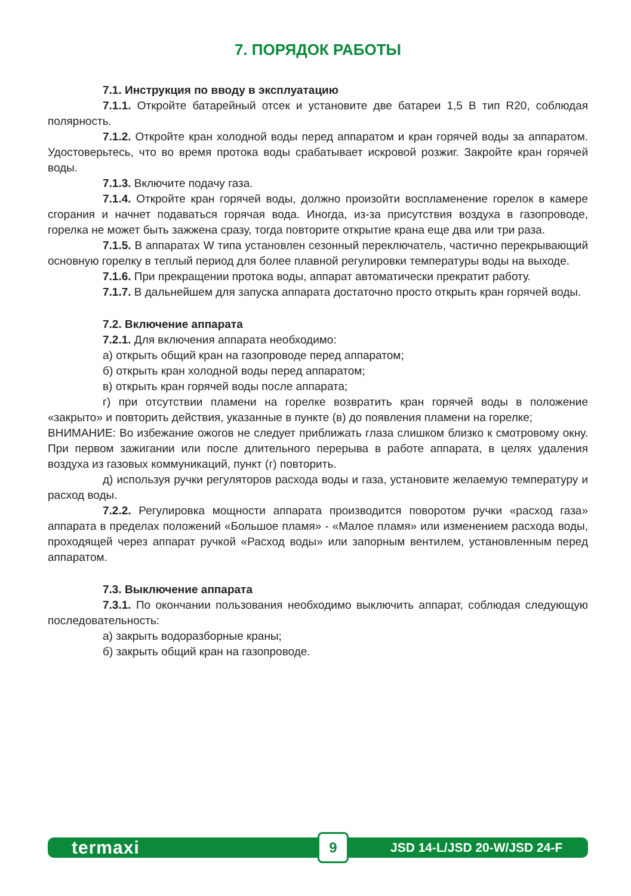7. ПОРЯДОК РАБОТЫ
7.1. Инструкция по вводу в эксплуатацию
7.1.1. Откройте батарейный отсек и установите две батареи 1,5 В тип R20, соблюдая полярность.
7.1.2. Откройте кран холодной воды перед аппаратом и кран горячей воды за аппаратом. Удостоверьтесь, что во время протока воды срабатывает искровой розжиг. Закройте кран горячей воды.
7.1.3. Включите подачу газа.
7.1.4. Откройте кран горячей воды, должно произойти воспламенение горелок в камере сгорания и начнет подаваться горячая вода. Иногда, из-за присутствия воздуха в газопроводе, горелка не может быть зажжена сразу, тогда повторите открытие крана еще два или три раза.
7.1.5. В аппаратах W типа установлен сезонный переключатель, частично перекрывающий основную горелку в теплый период для более плавной регулировки температуры воды на выходе.
7.1.6. При прекращении протока воды, аппарат автоматически прекратит работу.
7.1.7. В дальнейшем для запуска аппарата достаточно просто открыть кран горячей воды.
7.2. Включение аппарата
7.2.1. Для включения аппарата необходимо:
а) открыть общий кран на газопроводе перед аппаратом;
б) открыть кран холодной воды перед аппаратом;
в) открыть кран горячей воды после аппарата;
г) при отсутствии пламени на горелке возвратить кран горячей воды в положение «закрыто» и повторить действия, указанные в пункте (в) до появления пламени на горелке;
ВНИМАНИЕ: Во избежание ожогов не следует приближать глаза слишком близко к смотровому окну. При первом зажигании или после длительного перерыва в работе аппарата, в целях удаления воздуха из газовых коммуникаций, пункт (г) повторить.
д) используя ручки регуляторов расхода воды и газа, установите желаемую температуру и расход воды.
7.2.2. Регулировка мощности аппарата производится поворотом ручки «расход газа» аппарата в пределах положений «Большое пламя» - «Малое пламя» или изменением расхода воды, проходящей через аппарат ручкой «Расход воды» или запорным вентилем, установленным перед аппаратом.
7.3. Выключение аппарата
7.3.1. По окончании пользования необходимо выключить аппарат, соблюдая следующую последовательность:
а) закрыть водоразборные краны;
б) закрыть общий кран на газопроводе.
termaxi 9 JSD 14-L/JSD 20-W/JSD 24-F